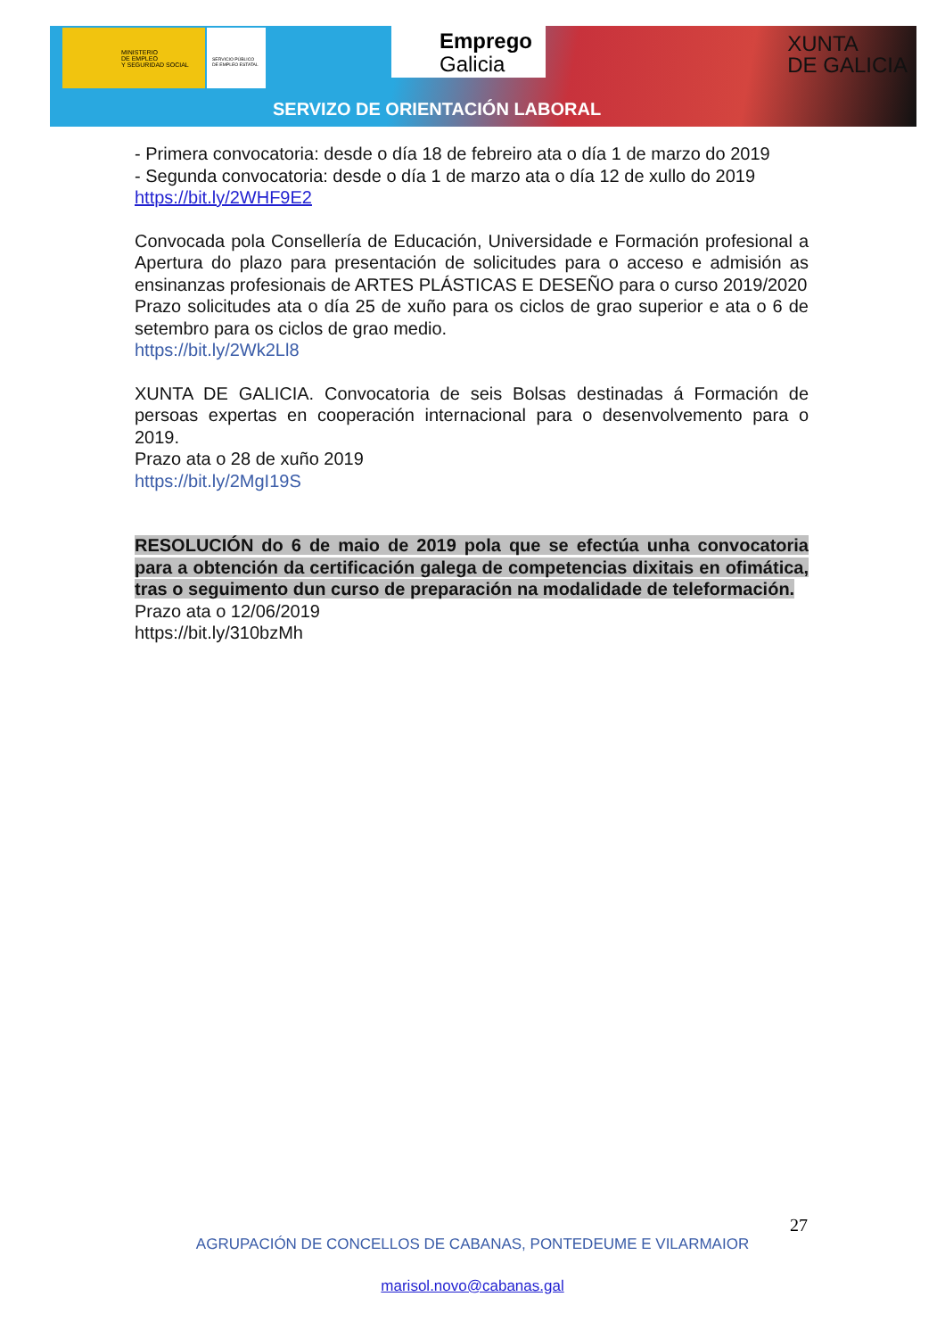MINISTERIO
DE EMPLEO
Y SEGURIDAD SOCIAL
SERVICIO PÚBLICO
DE EMPLEO ESTATAL
Emprego
Galicia
XUNTA
DE GALICIA
SERVIZO DE ORIENTACIÓN LABORAL
- Primera convocatoria: desde o día 18 de febreiro ata o día 1 de marzo do 2019
- Segunda convocatoria: desde o día 1 de marzo ata o día 12 de xullo do 2019
https://bit.ly/2WHF9E2
Convocada pola Consellería de Educación, Universidade e Formación profesional a Apertura do plazo para presentación de solicitudes para o acceso e admisión as ensinanzas profesionais de ARTES PLÁSTICAS E DESEÑO para o curso 2019/2020
Prazo solicitudes ata o día 25 de xuño para os ciclos de grao superior e ata o 6 de setembro para os ciclos de grao medio.
https://bit.ly/2Wk2Ll8
XUNTA DE GALICIA. Convocatoria de seis Bolsas destinadas á Formación de persoas expertas en cooperación internacional para o desenvolvemento para o 2019.
Prazo ata o 28 de xuño 2019
https://bit.ly/2MgI19S
RESOLUCIÓN do 6 de maio de 2019 pola que se efectúa unha convocatoria para a obtención da certificación galega de competencias dixitais en ofimática, tras o seguimento dun curso de preparación na modalidade de teleformación.
Prazo ata o 12/06/2019
https://bit.ly/310bzMh
27
AGRUPACIÓN DE CONCELLOS DE CABANAS, PONTEDEUME E VILARMAIOR
marisol.novo@cabanas.gal